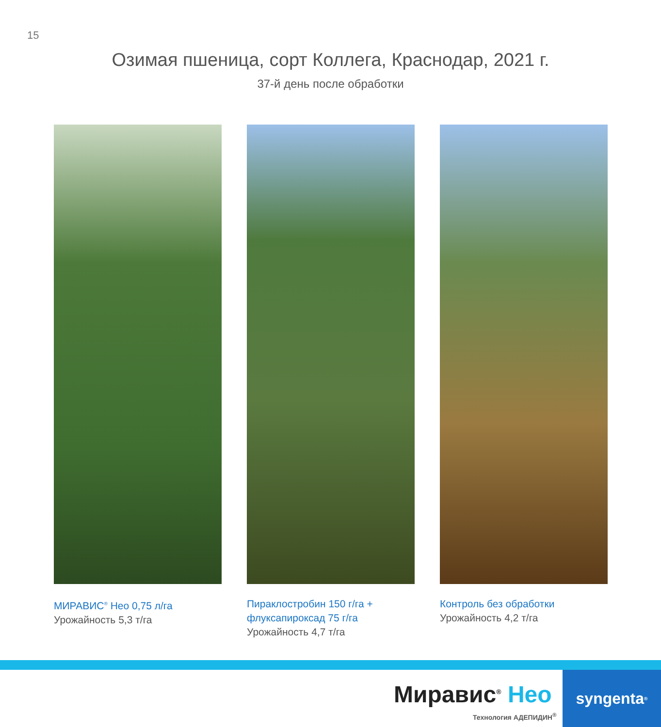15
Озимая пшеница, сорт Коллега, Краснодар, 2021 г.
37-й день после обработки
МИРАВИС<sup>®</sup> Нео 0,75 л/га
Урожайность 5,3 т/га
Пираклостробин 150 г/га +
флуксапироксад 75 г/га
Урожайность 4,7 т/га
Контроль без обработки
Урожайность 4,2 т/га
Миравис<sup>®</sup> Нео
Технология АДЕПИДИН<sup>®</sup>
syngenta<sup>®</sup>